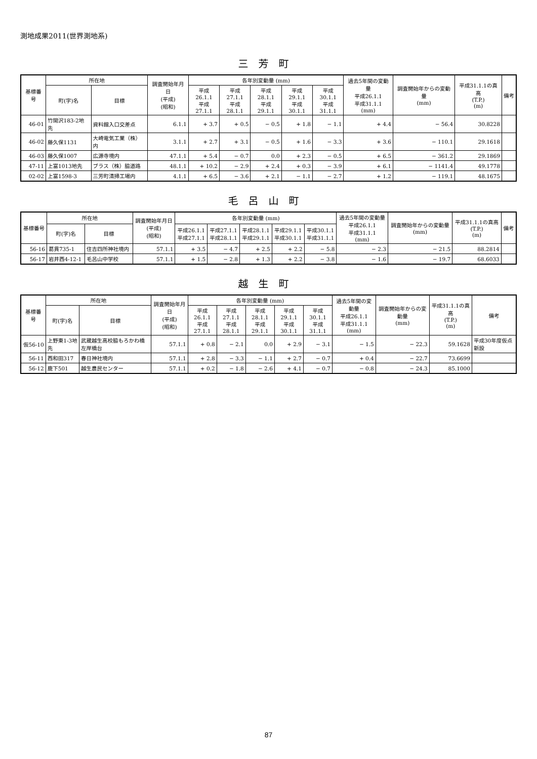測地成果2011(世界測地系)
三芳町
| 基標番号 | 所在地 | | 調査開始年月日 (平成) (昭和) | 各年別変動量 (mm) | | | | | 過去5年間の変動量 平成26.1.1 平成31.1.1 (mm) | 調査開始年からの変動量 (mm) | 平成31.1.1の真高 (T.P.) (m) | 備考 |
| --- | --- | --- | --- | --- | --- | --- | --- | --- | --- | --- | --- | --- |
| | 町(字)名 | 目標 | | 平成26.1.1 平成27.1.1 | 平成27.1.1 平成28.1.1 | 平成28.1.1 平成29.1.1 | 平成29.1.1 平成30.1.1 | 平成30.1.1 平成31.1.1 | | | | |
| 46-01 | 竹間沢183-2地先 | 資料館入口交差点 | 6.1.1 | + 3.7 | + 0.5 | − 0.5 | + 1.8 | − 1.1 | + 4.4 | − 56.4 | 30.8228 | |
| 46-02 | 藤久保1131 | 大崎電気工業（株）内 | 3.1.1 | + 2.7 | + 3.1 | − 0.5 | + 1.6 | − 3.3 | + 3.6 | − 110.1 | 29.1618 | |
| 46-03 | 藤久保1007 | 広源寺境内 | 47.1.1 | + 5.4 | − 0.7 | 0.0 | + 2.3 | − 0.5 | + 6.5 | − 361.2 | 29.1869 | |
| 47-11 | 上富1013地先 | ブラス（株）脇道路 | 48.1.1 | + 10.2 | − 2.9 | + 2.4 | + 0.3 | − 3.9 | + 6.1 | − 1141.4 | 49.1778 | |
| 02-02 | 上富1598-3 | 三芳町清掃工場内 | 4.1.1 | + 6.5 | − 3.6 | + 2.1 | − 1.1 | − 2.7 | + 1.2 | − 119.1 | 48.1675 | |
毛呂山町
| 基標番号 | 所在地 | | 調査開始年月日 (平成) (昭和) | 各年別変動量 (mm) | | | | | 過去5年間の変動量 平成26.1.1 平成31.1.1 (mm) | 調査開始年からの変動量 (mm) | 平成31.1.1の真高 (T.P.) (m) | 備考 |
| --- | --- | --- | --- | --- | --- | --- | --- | --- | --- | --- | --- | --- |
| | 町(字)名 | 目標 | | 平成26.1.1 平成27.1.1 | 平成27.1.1 平成28.1.1 | 平成28.1.1 平成29.1.1 | 平成29.1.1 平成30.1.1 | 平成30.1.1 平成31.1.1 | | | | |
| 56-16 | 葛貫735-1 | 住吉四所神社境内 | 57.1.1 | + 3.5 | − 4.7 | + 2.5 | + 2.2 | − 5.8 | − 2.3 | − 21.5 | 88.2814 | |
| 56-17 | 岩井西4-12-1 | 毛呂山中学校 | 57.1.1 | + 1.5 | − 2.8 | + 1.3 | + 2.2 | − 3.8 | − 1.6 | − 19.7 | 68.6033 | |
越生町
| 基標番号 | 所在地 | | 調査開始年月日 (平成) (昭和) | 各年別変動量 (mm) | | | | | 過去5年間の変動量 平成26.1.1 平成31.1.1 (mm) | 調査開始年からの変動量 (mm) | 平成31.1.1の真高 (T.P.) (m) | 備考 |
| --- | --- | --- | --- | --- | --- | --- | --- | --- | --- | --- | --- | --- |
| | 町(字)名 | 目標 | | 平成26.1.1 平成27.1.1 | 平成27.1.1 平成28.1.1 | 平成28.1.1 平成29.1.1 | 平成29.1.1 平成30.1.1 | 平成30.1.1 平成31.1.1 | | | | |
| 仮56-10 | 上野東1-3地先 | 武蔵越生高校脇もろかわ橋左岸橋台 | 57.1.1 | + 0.8 | − 2.1 | 0.0 | + 2.9 | − 3.1 | − 1.5 | − 22.3 | 59.1628 | 平成30年度仮点新設 |
| 56-11 | 西和田317 | 春日神社境内 | 57.1.1 | + 2.8 | − 3.3 | − 1.1 | + 2.7 | − 0.7 | + 0.4 | − 22.7 | 73.6699 | |
| 56-12 | 鹿下501 | 越生農民センター | 57.1.1 | + 0.2 | − 1.8 | − 2.6 | + 4.1 | − 0.7 | − 0.8 | − 24.3 | 85.1000 | |
87